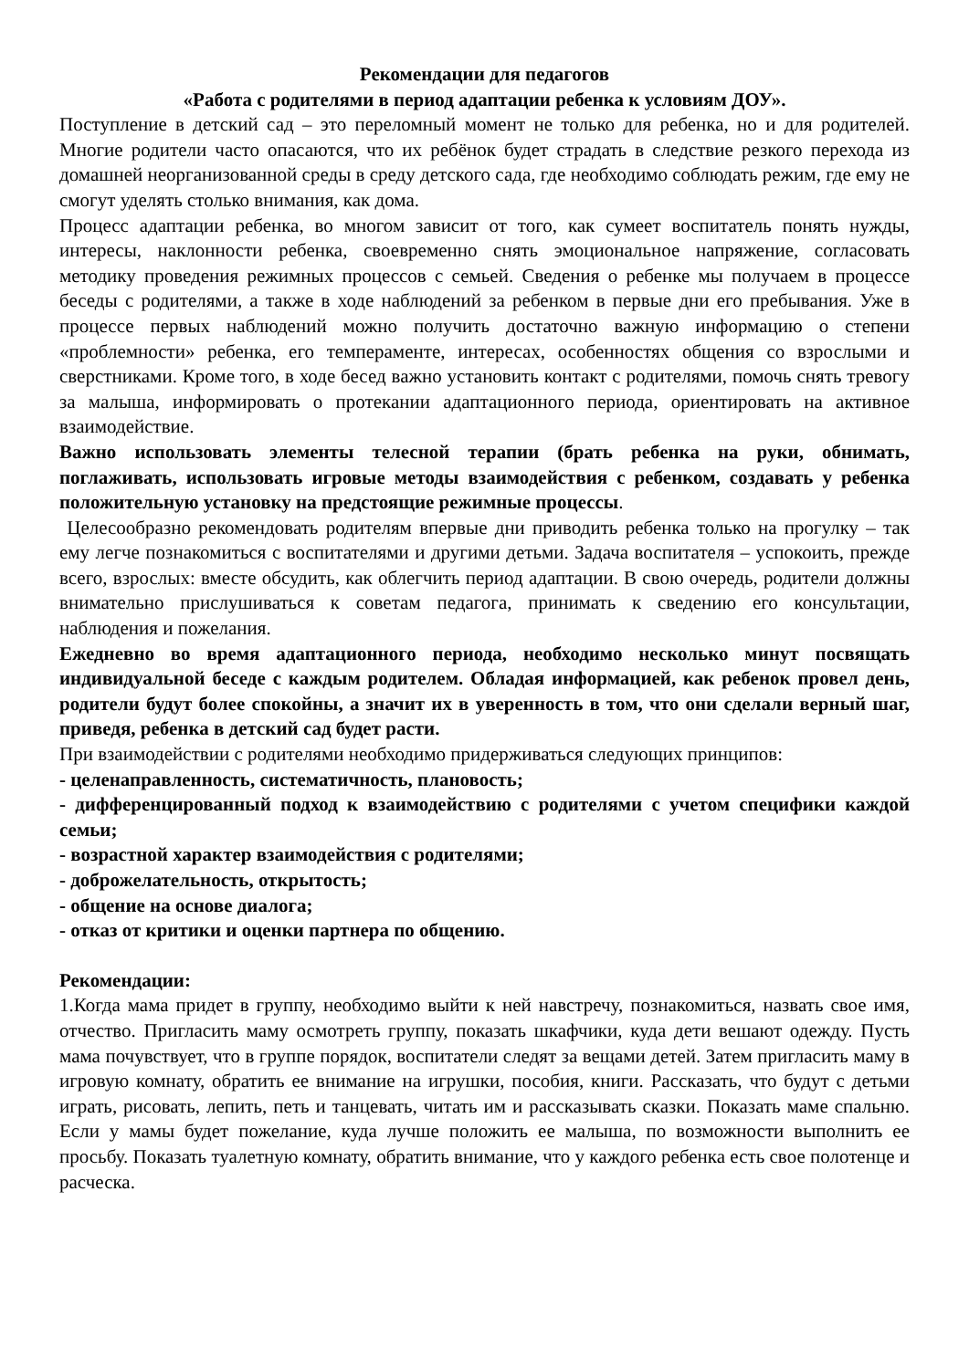Рекомендации для педагогов
«Работа с родителями в период адаптации ребенка к условиям ДОУ».
Поступление в детский сад – это переломный момент не только для ребенка, но и для родителей. Многие родители часто опасаются, что их ребёнок будет страдать в следствие резкого перехода из домашней неорганизованной среды в среду детского сада, где необходимо соблюдать режим, где ему не смогут уделять столько внимания, как дома.
Процесс адаптации ребенка, во многом зависит от того, как сумеет воспитатель понять нужды, интересы, наклонности ребенка, своевременно снять эмоциональное напряжение, согласовать методику проведения режимных процессов с семьей. Сведения о ребенке мы получаем в процессе беседы с родителями, а также в ходе наблюдений за ребенком в первые дни его пребывания. Уже в процессе первых наблюдений можно получить достаточно важную информацию о степени «проблемности» ребенка, его темпераменте, интересах, особенностях общения со взрослыми и сверстниками. Кроме того, в ходе бесед важно установить контакт с родителями, помочь снять тревогу за малыша, информировать о протекании адаптационного периода, ориентировать на активное взаимодействие.
Важно использовать элементы телесной терапии (брать ребенка на руки, обнимать, поглаживать, использовать игровые методы взаимодействия с ребенком, создавать у ребенка положительную установку на предстоящие режимные процессы.
Целесообразно рекомендовать родителям впервые дни приводить ребенка только на прогулку – так ему легче познакомиться с воспитателями и другими детьми. Задача воспитателя – успокоить, прежде всего, взрослых: вместе обсудить, как облегчить период адаптации. В свою очередь, родители должны внимательно прислушиваться к советам педагога, принимать к сведению его консультации, наблюдения и пожелания.
Ежедневно во время адаптационного периода, необходимо несколько минут посвящать индивидуальной беседе с каждым родителем. Обладая информацией, как ребенок провел день, родители будут более спокойны, а значит их в уверенность в том, что они сделали верный шаг, приведя, ребенка в детский сад будет расти.
При взаимодействии с родителями необходимо придерживаться следующих принципов:
- целенаправленность, систематичность, плановость;
- дифференцированный подход к взаимодействию с родителями с учетом специфики каждой семьи;
- возрастной характер взаимодействия с родителями;
- доброжелательность, открытость;
- общение на основе диалога;
- отказ от критики и оценки партнера по общению.
Рекомендации:
1.Когда мама придет в группу, необходимо выйти к ней навстречу, познакомиться, назвать свое имя, отчество. Пригласить маму осмотреть группу, показать шкафчики, куда дети вешают одежду. Пусть мама почувствует, что в группе порядок, воспитатели следят за вещами детей. Затем пригласить маму в игровую комнату, обратить ее внимание на игрушки, пособия, книги. Рассказать, что будут с детьми играть, рисовать, лепить, петь и танцевать, читать им и рассказывать сказки. Показать маме спальню. Если у мамы будет пожелание, куда лучше положить ее малыша, по возможности выполнить ее просьбу. Показать туалетную комнату, обратить внимание, что у каждого ребенка есть свое полотенце и расческа.